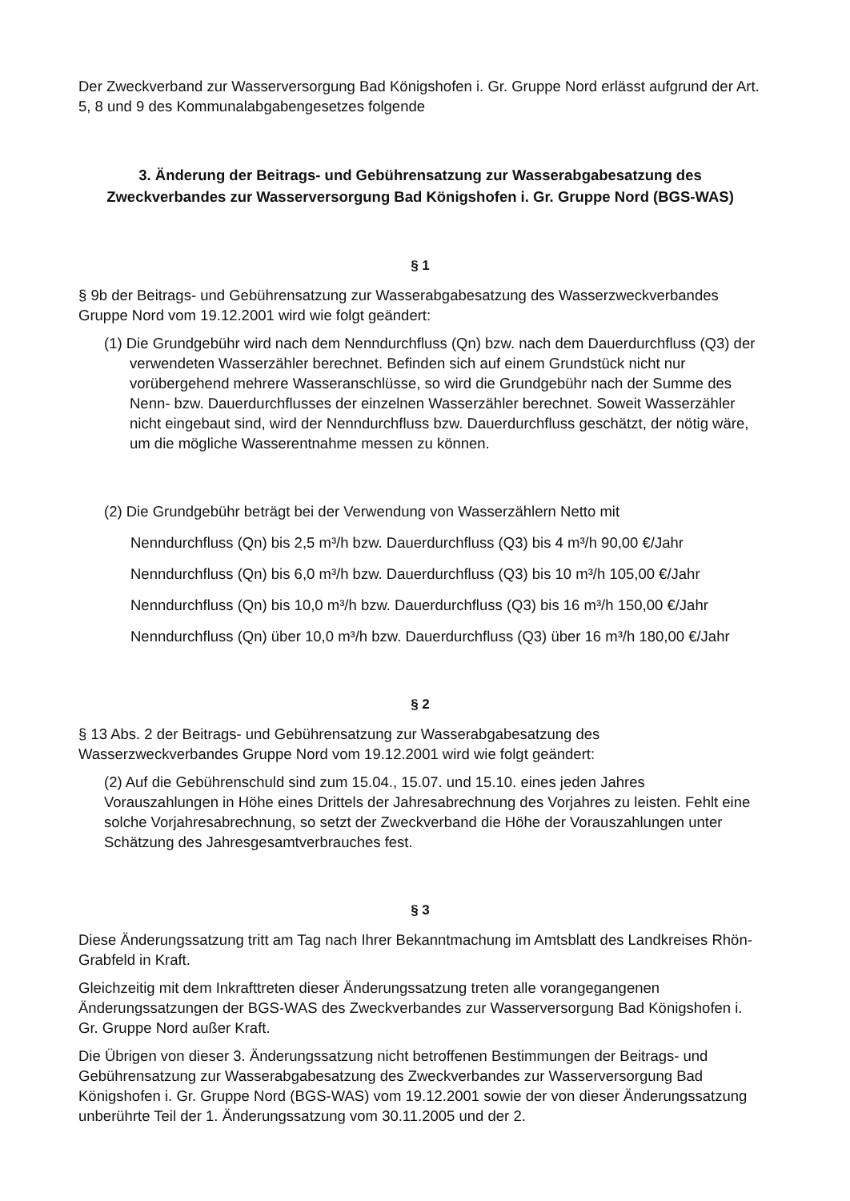Der Zweckverband zur Wasserversorgung Bad Königshofen i. Gr. Gruppe Nord erlässt aufgrund der Art. 5, 8 und 9 des Kommunalabgabengesetzes folgende
3. Änderung der Beitrags- und Gebührensatzung zur Wasserabgabesatzung des Zweckverbandes zur Wasserversorgung Bad Königshofen i. Gr. Gruppe Nord (BGS-WAS)
§ 1
§ 9b der Beitrags- und Gebührensatzung zur Wasserabgabesatzung des Wasserzweckverbandes Gruppe Nord vom 19.12.2001 wird wie folgt geändert:
(1) Die Grundgebühr wird nach dem Nenndurchfluss (Qn) bzw. nach dem Dauerdurchfluss (Q3) der verwendeten Wasserzähler berechnet. Befinden sich auf einem Grundstück nicht nur vorübergehend mehrere Wasseranschlüsse, so wird die Grundgebühr nach der Summe des Nenn- bzw. Dauerdurchflusses der einzelnen Wasserzähler berechnet. Soweit Wasserzähler nicht eingebaut sind, wird der Nenndurchfluss bzw. Dauerdurchfluss geschätzt, der nötig wäre, um die mögliche Wasserentnahme messen zu können.
(2) Die Grundgebühr beträgt bei der Verwendung von Wasserzählern Netto mit
Nenndurchfluss (Qn) bis 2,5 m³/h bzw. Dauerdurchfluss (Q3) bis 4 m³/h 90,00 €/Jahr
Nenndurchfluss (Qn) bis 6,0 m³/h bzw. Dauerdurchfluss (Q3) bis 10 m³/h 105,00 €/Jahr
Nenndurchfluss (Qn) bis 10,0 m³/h bzw. Dauerdurchfluss (Q3) bis 16 m³/h 150,00 €/Jahr
Nenndurchfluss (Qn) über 10,0 m³/h bzw. Dauerdurchfluss (Q3) über 16 m³/h 180,00 €/Jahr
§ 2
§ 13 Abs. 2 der Beitrags- und Gebührensatzung zur Wasserabgabesatzung des Wasserzweckverbandes Gruppe Nord vom 19.12.2001 wird wie folgt geändert:
(2) Auf die Gebührenschuld sind zum 15.04., 15.07. und 15.10. eines jeden Jahres Vorauszahlungen in Höhe eines Drittels der Jahresabrechnung des Vorjahres zu leisten. Fehlt eine solche Vorjahresabrechnung, so setzt der Zweckverband die Höhe der Vorauszahlungen unter Schätzung des Jahresgesamtverbrauches fest.
§ 3
Diese Änderungssatzung tritt am Tag nach Ihrer Bekanntmachung im Amtsblatt des Landkreises Rhön-Grabfeld in Kraft.
Gleichzeitig mit dem Inkrafttreten dieser Änderungssatzung treten alle vorangegangenen Änderungssatzungen der BGS-WAS des Zweckverbandes zur Wasserversorgung Bad Königshofen i. Gr. Gruppe Nord außer Kraft.
Die Übrigen von dieser 3. Änderungssatzung nicht betroffenen Bestimmungen der Beitrags- und Gebührensatzung zur Wasserabgabesatzung des Zweckverbandes zur Wasserversorgung Bad Königshofen i. Gr. Gruppe Nord (BGS-WAS) vom 19.12.2001 sowie der von dieser Änderungssatzung unberührte Teil der 1. Änderungssatzung vom 30.11.2005 und der 2.